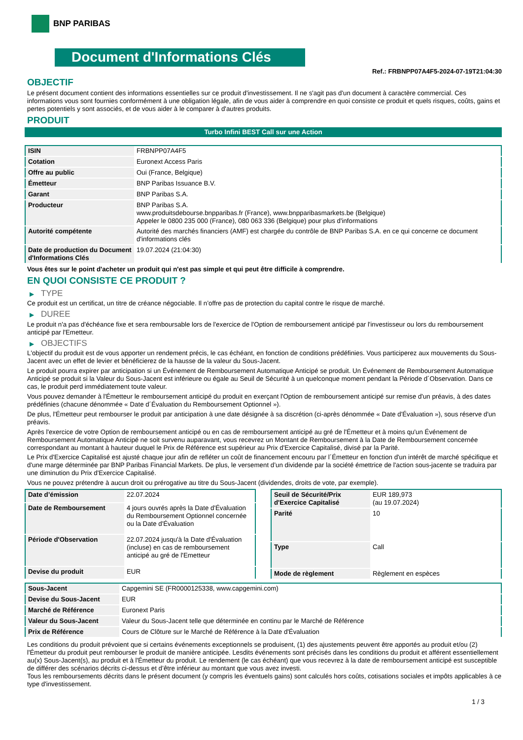BNP PARIBAS
Document d'Informations Clés
Ref.: FRBNPP07A4F5-2024-07-19T21:04:30
OBJECTIF
Le présent document contient des informations essentielles sur ce produit d'investissement. Il ne s'agit pas d'un document à caractère commercial. Ces informations vous sont fournies conformément à une obligation légale, afin de vous aider à comprendre en quoi consiste ce produit et quels risques, coûts, gains et pertes potentiels y sont associés, et de vous aider à le comparer à d'autres produits.
PRODUIT
Turbo Infini BEST Call sur une Action
| ISIN | FRBNPP07A4F5 |
| Cotation | Euronext Access Paris |
| Offre au public | Oui (France, Belgique) |
| Émetteur | BNP Paribas Issuance B.V. |
| Garant | BNP Paribas S.A. |
| Producteur | BNP Paribas S.A. www.produitsdebourse.bnpparibas.fr (France), www.bnpparibasmarkets.be (Belgique) Appeler le 0800 235 000 (France), 080 063 336 (Belgique) pour plus d'informations |
| Autorité compétente | Autorité des marchés financiers (AMF) est chargée du contrôle de BNP Paribas S.A. en ce qui concerne ce document d'informations clés |
| Date de production du Document d'Informations Clés | 19.07.2024 (21:04:30) |
Vous êtes sur le point d'acheter un produit qui n'est pas simple et qui peut être difficile à comprendre.
EN QUOI CONSISTE CE PRODUIT ?
▶ TYPE
Ce produit est un certificat, un titre de créance négociable. Il n’offre pas de protection du capital contre le risque de marché.
▶ DUREE
Le produit n'a pas d'échéance fixe et sera remboursable lors de l'exercice de l'Option de remboursement anticipé par l'investisseur ou lors du remboursement anticipé par l'Emetteur.
▶ OBJECTIFS
L'objectif du produit est de vous apporter un rendement précis, le cas échéant, en fonction de conditions prédéfinies. Vous participerez aux mouvements du Sous-Jacent avec un effet de levier et bénéficierez de la hausse de la valeur du Sous-Jacent.
Le produit pourra expirer par anticipation si un Événement de Remboursement Automatique Anticipé se produit. Un Événement de Remboursement Automatique Anticipé se produit si la Valeur du Sous-Jacent est inférieure ou égale au Seuil de Sécurité à un quelconque moment pendant la Période d´Observation. Dans ce cas, le produit perd immédiatement toute valeur.
Vous pouvez demander à l'Émetteur le remboursement anticipé du produit en exerçant l'Option de remboursement anticipé sur remise d'un préavis, à des dates prédéfinies (chacune dénommée « Date d´Évaluation du Remboursement Optionnel »).
De plus, l'Émetteur peut rembourser le produit par anticipation à une date désignée à sa discrétion (ci-après dénommée « Date d'Évaluation »), sous réserve d'un préavis.
Après l'exercice de votre Option de remboursement anticipé ou en cas de remboursement anticipé au gré de l'Émetteur et à moins qu'un Événement de Remboursement Automatique Anticipé ne soit survenu auparavant, vous recevrez un Montant de Remboursement à la Date de Remboursement concernée correspondant au montant à hauteur duquel le Prix de Référence est supérieur au Prix d'Exercice Capitalisé, divisé par la Parité.
Le Prix d'Exercice Capitalisé est ajusté chaque jour afin de refléter un coût de financement encouru par l´Émetteur en fonction d'un intérêt de marché spécifique et d'une marge déterminée par BNP Paribas Financial Markets. De plus, le versement d’un dividende par la société émettrice de l'action sous-jacente se traduira par une diminution du Prix d'Exercice Capitalisé.
Vous ne pouvez prétendre à aucun droit ou prérogative au titre du Sous-Jacent (dividendes, droits de vote, par exemple).
| Date d’émission | 22.07.2024 |
| Date de Remboursement | 4 jours ouvrés après la Date d'Évaluation du Remboursement Optionnel concernée ou la Date d'Évaluation |
| Période d'Observation | 22.07.2024 jusqu'à la Date d'Évaluation (incluse) en cas de remboursement anticipé au gré de l'Emetteur |
| Devise du produit | EUR |
| Seuil de Sécurité/Prix d'Exercice Capitalisé | EUR 189,973 (au 19.07.2024) |
| Parité | 10 |
| Type | Call |
| Mode de règlement | Règlement en espèces |
| Sous-Jacent | Capgemini SE (FR0000125338, www.capgemini.com) |
| Devise du Sous-Jacent | EUR |
| Marché de Référence | Euronext Paris |
| Valeur du Sous-Jacent | Valeur du Sous-Jacent telle que déterminée en continu par le Marché de Référence |
| Prix de Référence | Cours de Clôture sur le Marché de Référence à la Date d'Évaluation |
Les conditions du produit prévoient que si certains événements exceptionnels se produisent, (1) des ajustements peuvent être apportés au produit et/ou (2) l'Émetteur du produit peut rembourser le produit de manière anticipée. Lesdits événements sont précisés dans les conditions du produit et afférent essentiellement au(x) Sous-Jacent(s), au produit et à l'Émetteur du produit. Le rendement (le cas échéant) que vous recevrez à la date de remboursement anticipé est susceptible de différer des scénarios décrits ci-dessus et d’être inférieur au montant que vous avez investi.
Tous les remboursements décrits dans le présent document (y compris les éventuels gains) sont calculés hors coûts, cotisations sociales et impôts applicables à ce type d'investissement.
1 / 3